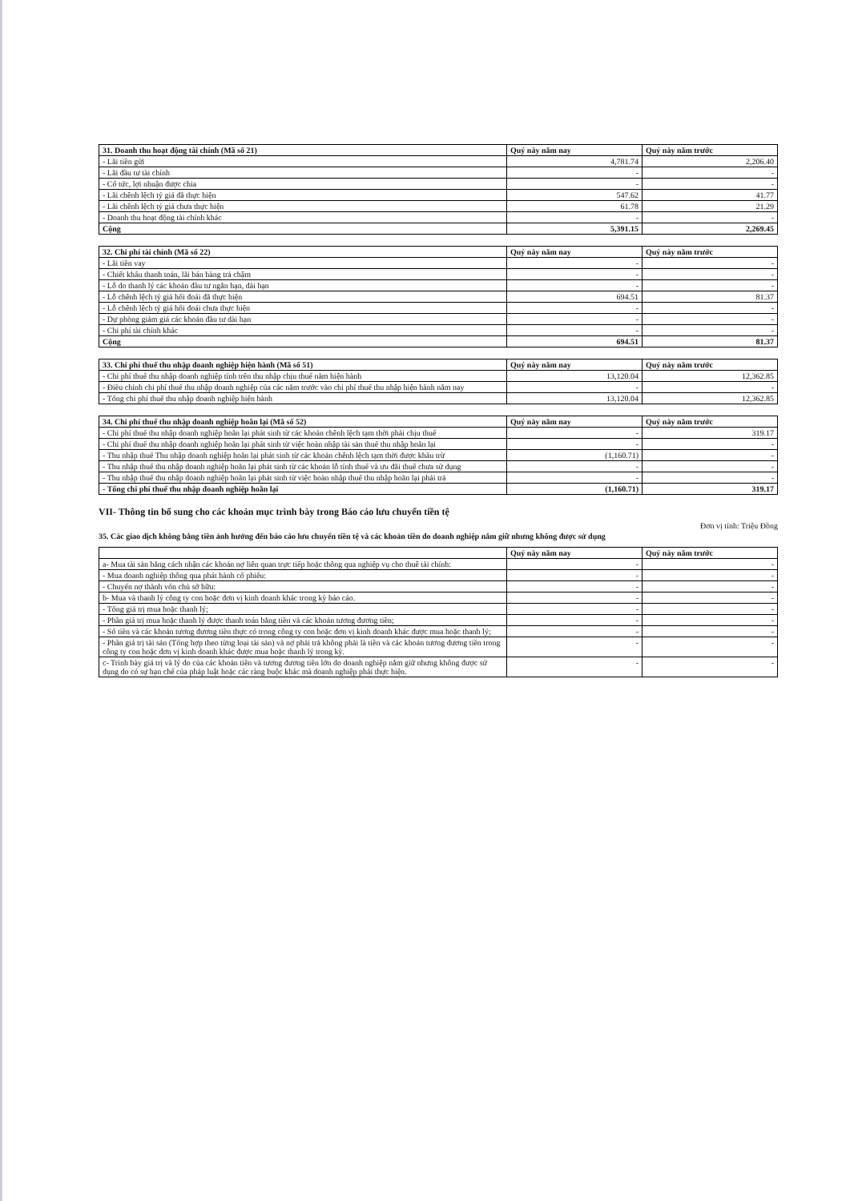| 31. Doanh thu hoạt động tài chính (Mã số 21) | Quý này năm nay | Quý này năm trước |
| --- | --- | --- |
| - Lãi tiền gửi | 4,781.74 | 2,206.40 |
| - Lãi đầu tư tài chính | - | - |
| - Cổ tức, lợi nhuận được chia | - | - |
| - Lãi chênh lệch tỷ giá đã thực hiện | 547.62 | 41.77 |
| - Lãi chênh lệch tỷ giá chưa thực hiện | 61.78 | 21.29 |
| - Doanh thu hoạt động tài chính khác | - | - |
| Cộng | 5,391.15 | 2,269.45 |
| 32. Chi phí tài chính (Mã số 22) | Quý này năm nay | Quý này năm trước |
| --- | --- | --- |
| - Lãi tiền vay | - | - |
| - Chiết khấu thanh toán, lãi bán hàng trả chậm | - | - |
| - Lỗ do thanh lý các khoản đầu tư ngắn hạn, dài hạn | - | - |
| - Lỗ chênh lệch tỷ giá hối đoái đã thực hiện | 694.51 | 81.37 |
| - Lỗ chênh lệch tỷ giá hối đoái chưa thực hiện | - | - |
| - Dự phòng giảm giá các khoản đầu tư dài hạn | - | - |
| - Chi phí tài chính khác | - | - |
| Cộng | 694.51 | 81.37 |
| 33. Chi phí thuế thu nhập doanh nghiệp hiện hành (Mã số 51) | Quý này năm nay | Quý này năm trước |
| --- | --- | --- |
| - Chi phí thuế thu nhập doanh nghiệp tính trên thu nhập chịu thuế năm hiện hành | 13,120.04 | 12,362.85 |
| - Điều chỉnh chi phí thuế thu nhập doanh nghiệp của các năm trước vào chi phí thuế thu nhập hiện hành năm nay | - | - |
| - Tổng chi phí thuế thu nhập doanh nghiệp hiện hành | 13,120.04 | 12,362.85 |
| 34. Chi phí thuế thu nhập doanh nghiệp hoãn lại (Mã số 52) | Quý này năm nay | Quý này năm trước |
| --- | --- | --- |
| - Chi phí thuế thu nhập doanh nghiệp hoãn lại phát sinh từ các khoản chênh lệch tạm thời phải chịu thuế | - | 319.17 |
| - Chi phí thuế thu nhập doanh nghiệp hoãn lại phát sinh từ việc hoàn nhập tài sản thuế thu nhập hoãn lại | - | - |
| - Thu nhập thuế Thu nhập doanh nghiệp hoãn lại phát sinh từ các khoản chênh lệch tạm thời được khấu trừ | (1,160.71) | - |
| - Thu nhập thuế thu nhập doanh nghiệp hoãn lại phát sinh từ các khoản lỗ tính thuế và ưu đãi thuế chưa sử dụng | - | - |
| - Thu nhập thuế thu nhập doanh nghiệp hoãn lại phát sinh từ việc hoàn nhập thuế thu nhập hoãn lại phải trả | - | - |
| - Tổng chi phí thuế thu nhập doanh nghiệp hoãn lại | (1,160.71) | 319.17 |
VII- Thông tin bổ sung cho các khoản mục trình bày trong Báo cáo lưu chuyển tiền tệ
Đơn vị tính: Triệu Đồng
35. Các giao dịch không bằng tiền ảnh hưởng đến báo cáo lưu chuyển tiền tệ và các khoản tiền do doanh nghiệp nắm giữ nhưng không được sử dụng
| | Quý này năm nay | Quý này năm trước |
| --- | --- | --- |
| a- Mua tài sản bằng cách nhận các khoản nợ liên quan trực tiếp hoặc thông qua nghiệp vụ cho thuê tài chính: | - | - |
| - Mua doanh nghiệp thông qua phát hành cổ phiếu: | - | - |
| - Chuyển nợ thành vốn chủ sở hữu: | - | - |
| b- Mua và thanh lý công ty con hoặc đơn vị kinh doanh khác trong kỳ báo cáo. | - | - |
| - Tổng giá trị mua hoặc thanh lý; | - | - |
| - Phần giá trị mua hoặc thanh lý được thanh toán bằng tiền và các khoản tương đương tiền; | - | - |
| - Số tiền và các khoản tương đương tiền thực có trong công ty con hoặc đơn vị kinh doanh khác được mua hoặc thanh lý; | - | - |
| - Phần giá trị tài sản (Tổng hợp theo từng loại tài sản) và nợ phải trả không phải là tiền và các khoản tương đương tiền trong công ty con hoặc đơn vị kinh doanh khác được mua hoặc thanh lý trong kỳ. | - | - |
| c- Trình bày giá trị và lý do của các khoản tiền và tương đương tiền lớn do doanh nghiệp nắm giữ nhưng không được sử dụng do có sự hạn chế của pháp luật hoặc các ràng buộc khác mà doanh nghiệp phải thực hiện. | - | - |